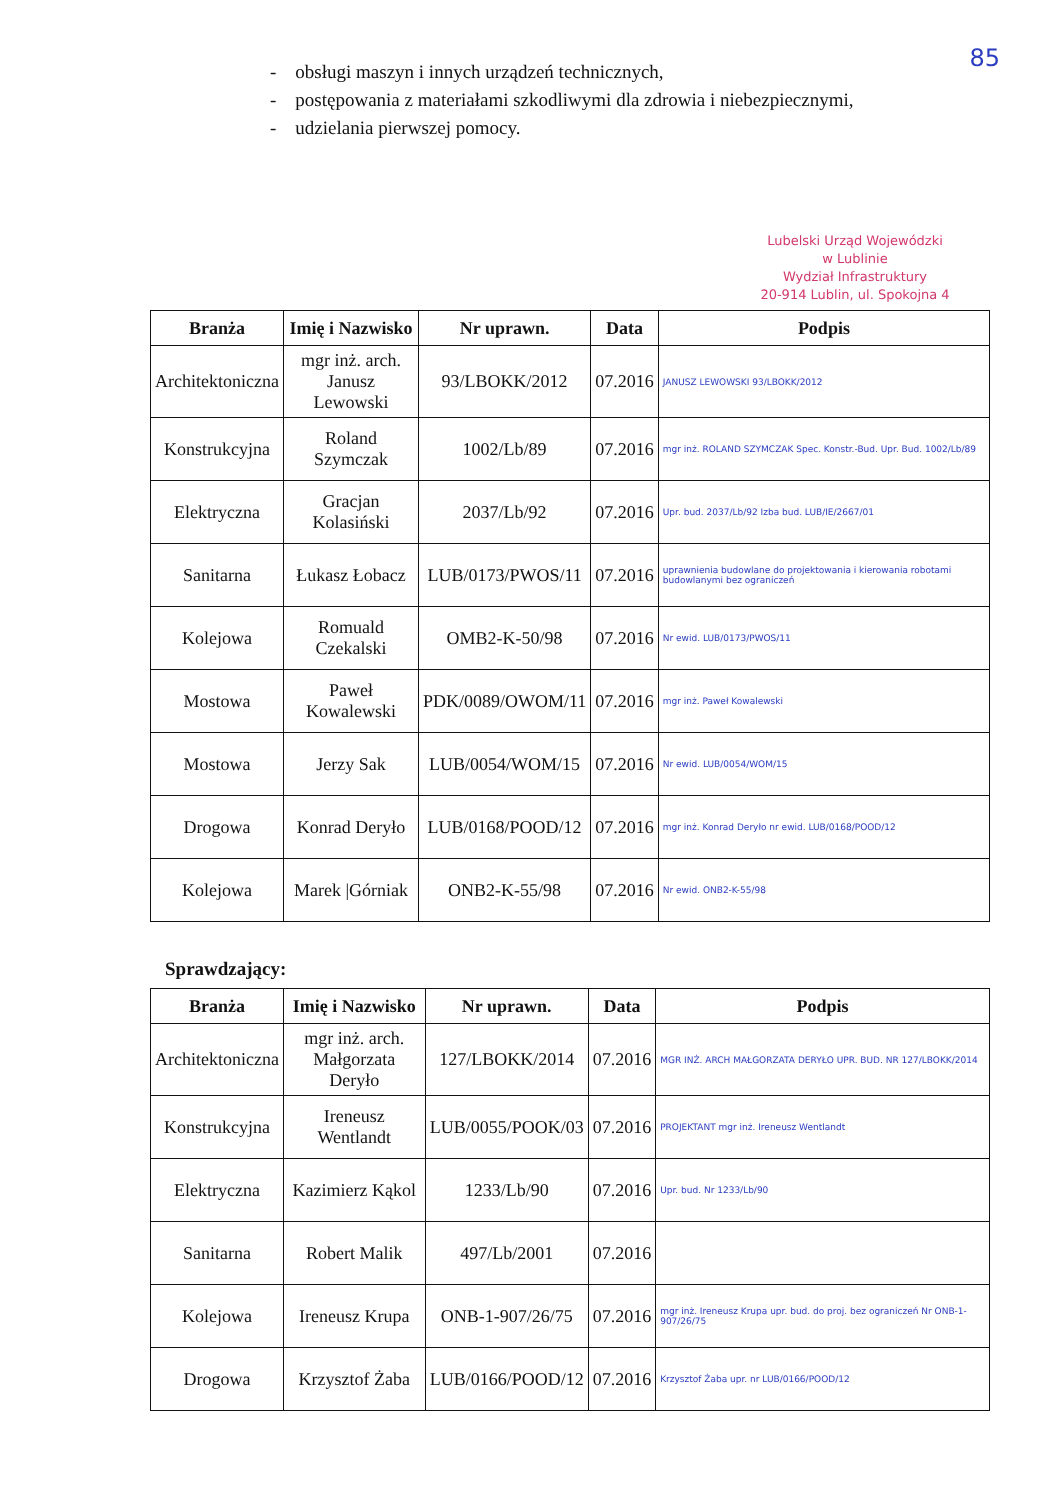85
- obsługi maszyn i innych urządzeń technicznych,
- postępowania z materiałami szkodliwymi dla zdrowia i niebezpiecznymi,
- udzielania pierwszej pomocy.
Lubelski Urząd Wojewódzki
w Lublinie
Wydział Infrastruktury
20-914 Lublin, ul. Spokojna 4
| Branża | Imię i Nazwisko | Nr uprawn. | Data | Podpis |
| --- | --- | --- | --- | --- |
| Architektoniczna | mgr inż. arch. Janusz Lewowski | 93/LBOKK/2012 | 07.2016 | JANUSZ LEWOWSKI 93/LBOKK/2012 |
| Konstrukcyjna | Roland Szymczak | 1002/Lb/89 | 07.2016 | mgr inż. ROLAND SZYMCZAK Spec. Konstr.-Bud. Upr. Bud. 1002/Lb/89 |
| Elektryczna | Gracjan Kolasiński | 2037/Lb/92 | 07.2016 | Upr. bud. 2037/Lb/92 Izba bud. LUB/IE/2667/01 |
| Sanitarna | Łukasz Łobacz | LUB/0173/PWOS/11 | 07.2016 | uprawnienia budowlane do projektowania i kierowania robotami budowlanymi bez ograniczeń |
| Kolejowa | Romuald Czekalski | OMB2-K-50/98 | 07.2016 | Nr ewid. LUB/0173/PWOS/11 |
| Mostowa | Paweł Kowalewski | PDK/0089/OWOM/11 | 07.2016 | mgr inż. Paweł Kowalewski |
| Mostowa | Jerzy Sak | LUB/0054/WOM/15 | 07.2016 | Nr ewid. LUB/0054/WOM/15 |
| Drogowa | Konrad Deryło | LUB/0168/POOD/12 | 07.2016 | mgr inż. Konrad Deryło nr ewid. LUB/0168/POOD/12 |
| Kolejowa | Marek /Górniak | ONB2-K-55/98 | 07.2016 | Nr ewid. ONB2-K-55/98 |
Sprawdzający:
| Branża | Imię i Nazwisko | Nr uprawn. | Data | Podpis |
| --- | --- | --- | --- | --- |
| Architektoniczna | mgr inż. arch. Małgorzata Deryło | 127/LBOKK/2014 | 07.2016 | MGR INŻ. ARCH MAŁGORZATA DERYŁO UPR. BUD. NR 127/LBOKK/2014 |
| Konstrukcyjna | Ireneusz Wentlandt | LUB/0055/POOK/03 | 07.2016 | PROJEKTANT mgr inż. Ireneusz Wentlandt |
| Elektryczna | Kazimierz Kąkol | 1233/Lb/90 | 07.2016 | Upr. bud. Nr 1233/Lb/90 |
| Sanitarna | Robert Malik | 497/Lb/2001 | 07.2016 | |
| Kolejowa | Ireneusz Krupa | ONB-1-907/26/75 | 07.2016 | mgr inż. Ireneusz Krupa upr. bud. do proj. bez ograniczeń Nr ONB-1-907/26/75 |
| Drogowa | Krzysztof Żaba | LUB/0166/POOD/12 | 07.2016 | Krzysztof Żaba upr. nr LUB/0166/POOD/12 |